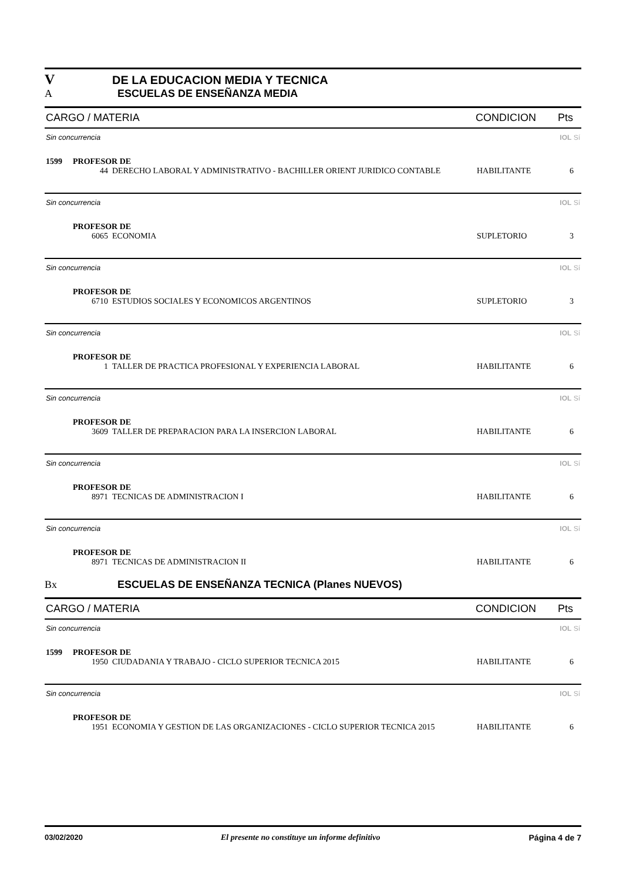V DE LA EDUCACION MEDIA Y TECNICA
A ESCUELAS DE ENSEÑANZA MEDIA
CARGO / MATERIA CONDICION Pts
Sin concurrencia IOL Sí
1599 PROFESOR DE
44 DERECHO LABORAL Y ADMINISTRATIVO - BACHILLER ORIENT JURIDICO CONTABLE HABILITANTE 6
Sin concurrencia IOL Sí
PROFESOR DE
6065 ECONOMIA SUPLETORIO 3
Sin concurrencia IOL Sí
PROFESOR DE
6710 ESTUDIOS SOCIALES Y ECONOMICOS ARGENTINOS SUPLETORIO 3
Sin concurrencia IOL Sí
PROFESOR DE
1 TALLER DE PRACTICA PROFESIONAL Y EXPERIENCIA LABORAL HABILITANTE 6
Sin concurrencia IOL Sí
PROFESOR DE
3609 TALLER DE PREPARACION PARA LA INSERCION LABORAL HABILITANTE 6
Sin concurrencia IOL Sí
PROFESOR DE
8971 TECNICAS DE ADMINISTRACION I HABILITANTE 6
Sin concurrencia IOL Sí
PROFESOR DE
8971 TECNICAS DE ADMINISTRACION II HABILITANTE 6
Bx ESCUELAS DE ENSEÑANZA TECNICA (Planes NUEVOS)
CARGO / MATERIA CONDICION Pts
Sin concurrencia IOL Sí
1599 PROFESOR DE
1950 CIUDADANIA Y TRABAJO - CICLO SUPERIOR TECNICA 2015 HABILITANTE 6
Sin concurrencia IOL Sí
PROFESOR DE
1951 ECONOMIA Y GESTION DE LAS ORGANIZACIONES - CICLO SUPERIOR TECNICA 2015 HABILITANTE 6
03/02/2020 El presente no constituye un informe definitivo Página 4 de 7